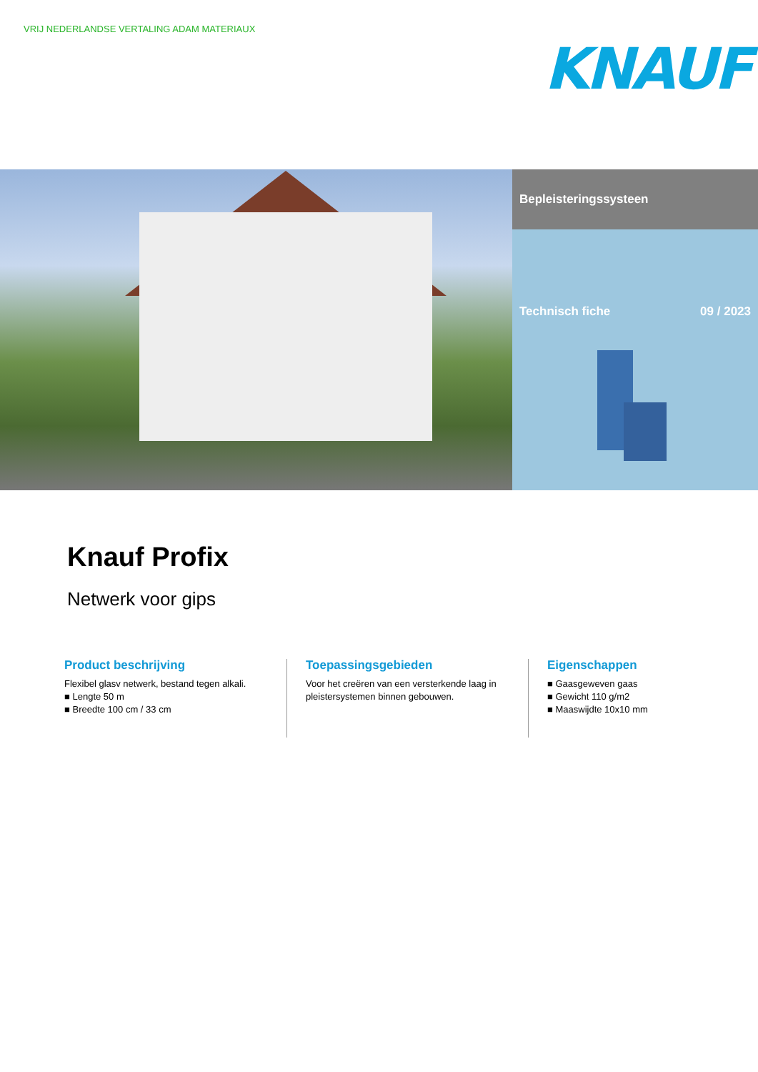VRIJ NEDERLANDSE VERTALING ADAM MATERIAUX
KNAUF
Bepleisteringssysteen
Technisch fiche 09 / 2023
Knauf Profix
Netwerk voor gips
Product beschrijving
Flexibel glasv netwerk, bestand tegen alkali.
■ Lengte 50 m
■ Breedte 100 cm / 33 cm
Toepassingsgebieden
Voor het creëren van een versterkende laag in pleistersystemen binnen gebouwen.
Eigenschappen
■ Gaasgeweven gaas
■ Gewicht 110 g/m2
■ Maaswijdte 10x10 mm